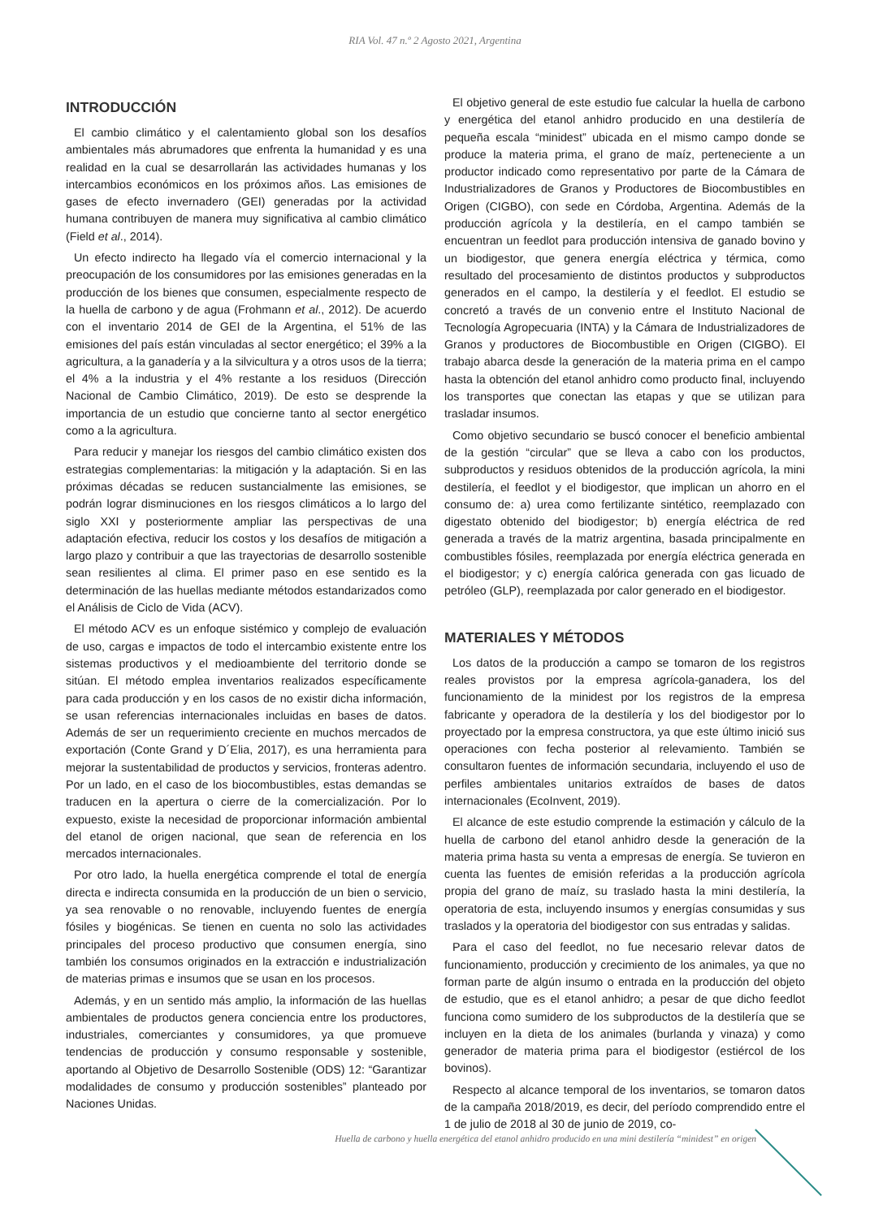RIA Vol. 47 n.º 2 Agosto 2021, Argentina
INTRODUCCIÓN
El cambio climático y el calentamiento global son los desafíos ambientales más abrumadores que enfrenta la humanidad y es una realidad en la cual se desarrollarán las actividades humanas y los intercambios económicos en los próximos años. Las emisiones de gases de efecto invernadero (GEI) generadas por la actividad humana contribuyen de manera muy significativa al cambio climático (Field et al., 2014).
Un efecto indirecto ha llegado vía el comercio internacional y la preocupación de los consumidores por las emisiones generadas en la producción de los bienes que consumen, especialmente respecto de la huella de carbono y de agua (Frohmann et al., 2012). De acuerdo con el inventario 2014 de GEI de la Argentina, el 51% de las emisiones del país están vinculadas al sector energético; el 39% a la agricultura, a la ganadería y a la silvicultura y a otros usos de la tierra; el 4% a la industria y el 4% restante a los residuos (Dirección Nacional de Cambio Climático, 2019). De esto se desprende la importancia de un estudio que concierne tanto al sector energético como a la agricultura.
Para reducir y manejar los riesgos del cambio climático existen dos estrategias complementarias: la mitigación y la adaptación. Si en las próximas décadas se reducen sustancialmente las emisiones, se podrán lograr disminuciones en los riesgos climáticos a lo largo del siglo XXI y posteriormente ampliar las perspectivas de una adaptación efectiva, reducir los costos y los desafíos de mitigación a largo plazo y contribuir a que las trayectorias de desarrollo sostenible sean resilientes al clima. El primer paso en ese sentido es la determinación de las huellas mediante métodos estandarizados como el Análisis de Ciclo de Vida (ACV).
El método ACV es un enfoque sistémico y complejo de evaluación de uso, cargas e impactos de todo el intercambio existente entre los sistemas productivos y el medioambiente del territorio donde se sitúan. El método emplea inventarios realizados específicamente para cada producción y en los casos de no existir dicha información, se usan referencias internacionales incluidas en bases de datos. Además de ser un requerimiento creciente en muchos mercados de exportación (Conte Grand y D´Elia, 2017), es una herramienta para mejorar la sustentabilidad de productos y servicios, fronteras adentro. Por un lado, en el caso de los biocombustibles, estas demandas se traducen en la apertura o cierre de la comercialización. Por lo expuesto, existe la necesidad de proporcionar información ambiental del etanol de origen nacional, que sean de referencia en los mercados internacionales.
Por otro lado, la huella energética comprende el total de energía directa e indirecta consumida en la producción de un bien o servicio, ya sea renovable o no renovable, incluyendo fuentes de energía fósiles y biogénicas. Se tienen en cuenta no solo las actividades principales del proceso productivo que consumen energía, sino también los consumos originados en la extracción e industrialización de materias primas e insumos que se usan en los procesos.
Además, y en un sentido más amplio, la información de las huellas ambientales de productos genera conciencia entre los productores, industriales, comerciantes y consumidores, ya que promueve tendencias de producción y consumo responsable y sostenible, aportando al Objetivo de Desarrollo Sostenible (ODS) 12: “Garantizar modalidades de consumo y producción sostenibles” planteado por Naciones Unidas.
El objetivo general de este estudio fue calcular la huella de carbono y energética del etanol anhidro producido en una destilería de pequeña escala “minidest” ubicada en el mismo campo donde se produce la materia prima, el grano de maíz, perteneciente a un productor indicado como representativo por parte de la Cámara de Industrializadores de Granos y Productores de Biocombustibles en Origen (CIGBO), con sede en Córdoba, Argentina. Además de la producción agrícola y la destilería, en el campo también se encuentran un feedlot para producción intensiva de ganado bovino y un biodigestor, que genera energía eléctrica y térmica, como resultado del procesamiento de distintos productos y subproductos generados en el campo, la destilería y el feedlot. El estudio se concretó a través de un convenio entre el Instituto Nacional de Tecnología Agropecuaria (INTA) y la Cámara de Industrializadores de Granos y productores de Biocombustible en Origen (CIGBO). El trabajo abarca desde la generación de la materia prima en el campo hasta la obtención del etanol anhidro como producto final, incluyendo los transportes que conectan las etapas y que se utilizan para trasladar insumos.
Como objetivo secundario se buscó conocer el beneficio ambiental de la gestión “circular” que se lleva a cabo con los productos, subproductos y residuos obtenidos de la producción agrícola, la mini destilería, el feedlot y el biodigestor, que implican un ahorro en el consumo de: a) urea como fertilizante sintético, reemplazado con digestato obtenido del biodigestor; b) energía eléctrica de red generada a través de la matriz argentina, basada principalmente en combustibles fósiles, reemplazada por energía eléctrica generada en el biodigestor; y c) energía calórica generada con gas licuado de petróleo (GLP), reemplazada por calor generado en el biodigestor.
MATERIALES Y MÉTODOS
Los datos de la producción a campo se tomaron de los registros reales provistos por la empresa agrícola-ganadera, los del funcionamiento de la minidest por los registros de la empresa fabricante y operadora de la destilería y los del biodigestor por lo proyectado por la empresa constructora, ya que este último inició sus operaciones con fecha posterior al relevamiento. También se consultaron fuentes de información secundaria, incluyendo el uso de perfiles ambientales unitarios extraídos de bases de datos internacionales (EcoInvent, 2019).
El alcance de este estudio comprende la estimación y cálculo de la huella de carbono del etanol anhidro desde la generación de la materia prima hasta su venta a empresas de energía. Se tuvieron en cuenta las fuentes de emisión referidas a la producción agrícola propia del grano de maíz, su traslado hasta la mini destilería, la operatoria de esta, incluyendo insumos y energías consumidas y sus traslados y la operatoria del biodigestor con sus entradas y salidas.
Para el caso del feedlot, no fue necesario relevar datos de funcionamiento, producción y crecimiento de los animales, ya que no forman parte de algún insumo o entrada en la producción del objeto de estudio, que es el etanol anhidro; a pesar de que dicho feedlot funciona como sumidero de los subproductos de la destilería que se incluyen en la dieta de los animales (burlanda y vinaza) y como generador de materia prima para el biodigestor (estiércol de los bovinos).
Respecto al alcance temporal de los inventarios, se tomaron datos de la campaña 2018/2019, es decir, del período comprendido entre el 1 de julio de 2018 al 30 de junio de 2019, co-
Huella de carbono y huella energética del etanol anhidro producido en una mini destilería “minidest” en origen